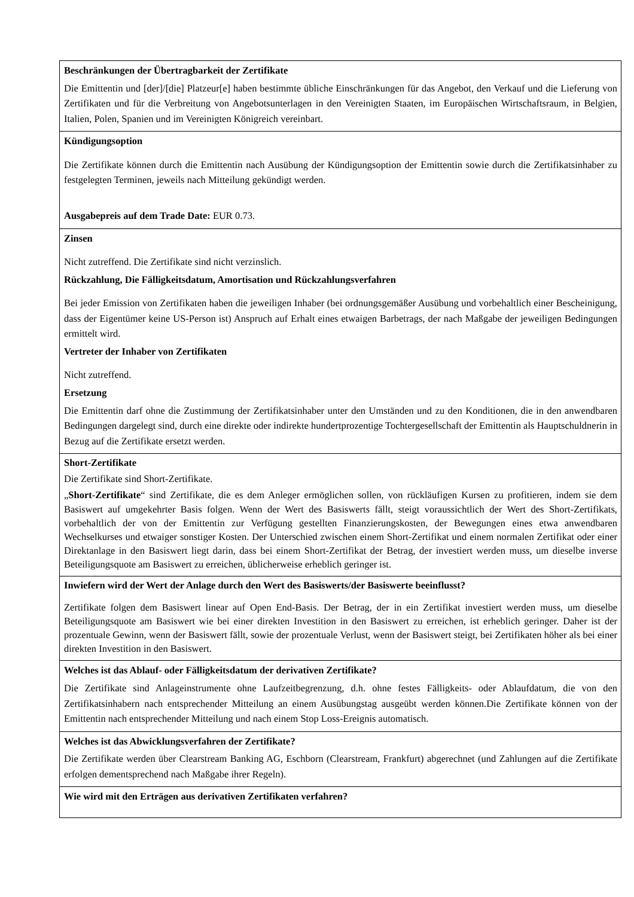| Beschränkungen der Übertragbarkeit der Zertifikate Die Emittentin und [der]/[die] Platzeur[e] haben bestimmte übliche Einschränkungen für das Angebot, den Verkauf und die Lieferung von Zertifikaten und für die Verbreitung von Angebotsunterlagen in den Vereinigten Staaten, im Europäischen Wirtschaftsraum, in Belgien, Italien, Polen, Spanien und im Vereinigten Königreich vereinbart. |
| Kündigungsoption Die Zertifikate können durch die Emittentin nach Ausübung der Kündigungsoption der Emittentin sowie durch die Zertifikatsinhaber zu festgelegten Terminen, jeweils nach Mitteilung gekündigt werden. Ausgabepreis auf dem Trade Date: EUR 0.73. |
| Zinsen Nicht zutreffend. Die Zertifikate sind nicht verzinslich. Rückzahlung, Die Fälligkeitsdatum, Amortisation und Rückzahlungsverfahren Bei jeder Emission von Zertifikaten haben die jeweiligen Inhaber (bei ordnungsgemäßer Ausübung und vorbehaltlich einer Bescheinigung, dass der Eigentümer keine US-Person ist) Anspruch auf Erhalt eines etwaigen Barbetrags, der nach Maßgabe der jeweiligen Bedingungen ermittelt wird. Vertreter der Inhaber von Zertifikaten Nicht zutreffend. Ersetzung Die Emittentin darf ohne die Zustimmung der Zertifikatsinhaber unter den Umständen und zu den Konditionen, die in den anwendbaren Bedingungen dargelegt sind, durch eine direkte oder indirekte hundertprozentige Tochtergesellschaft der Emittentin als Hauptschuldnerin in Bezug auf die Zertifikate ersetzt werden. |
| Short-Zertifikate Die Zertifikate sind Short-Zertifikate. „ Short-Zertifikate “ sind Zertifikate, die es dem Anleger ermöglichen sollen, von rückläufigen Kursen zu profitieren, indem sie dem Basiswert auf umgekehrter Basis folgen. Wenn der Wert des Basiswerts fällt, steigt voraussichtlich der Wert des Short-Zertifikats, vorbehaltlich der von der Emittentin zur Verfügung gestellten Finanzierungskosten, der Bewegungen eines etwa anwendbaren Wechselkurses und etwaiger sonstiger Kosten. Der Unterschied zwischen einem Short-Zertifikat und einem normalen Zertifikat oder einer Direktanlage in den Basiswert liegt darin, dass bei einem Short-Zertifikat der Betrag, der investiert werden muss, um dieselbe inverse Beteiligungsquote am Basiswert zu erreichen, üblicherweise erheblich geringer ist. |
| Inwiefern wird der Wert der Anlage durch den Wert des Basiswerts/der Basiswerte beeinflusst? Zertifikate folgen dem Basiswert linear auf Open End-Basis. Der Betrag, der in ein Zertifikat investiert werden muss, um dieselbe Beteiligungsquote am Basiswert wie bei einer direkten Investition in den Basiswert zu erreichen, ist erheblich geringer. Daher ist der prozentuale Gewinn, wenn der Basiswert fällt, sowie der prozentuale Verlust, wenn der Basiswert steigt, bei Zertifikaten höher als bei einer direkten Investition in den Basiswert. |
| Welches ist das Ablauf- oder Fälligkeitsdatum der derivativen Zertifikate? Die Zertifikate sind Anlageinstrumente ohne Laufzeitbegrenzung, d.h. ohne festes Fälligkeits- oder Ablaufdatum, die von den Zertifikatsinhabern nach entsprechender Mitteilung an einem Ausübungstag ausgeübt werden können.Die Zertifikate können von der Emittentin nach entsprechender Mitteilung und nach einem Stop Loss-Ereignis automatisch. |
| Welches ist das Abwicklungsverfahren der Zertifikate? Die Zertifikate werden über Clearstream Banking AG, Eschborn (Clearstream, Frankfurt) abgerechnet (und Zahlungen auf die Zertifikate erfolgen dementsprechend nach Maßgabe ihrer Regeln). |
| Wie wird mit den Erträgen aus derivativen Zertifikaten verfahren? |